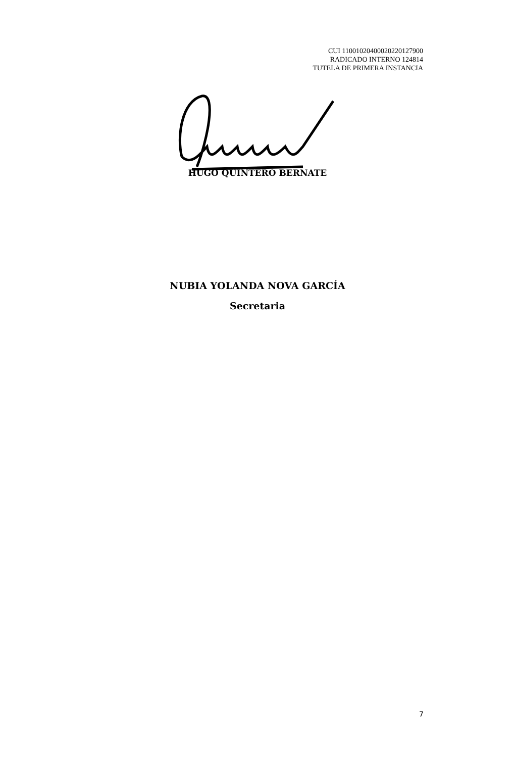CUI 11001020400020220127900
RADICADO INTERNO 124814
TUTELA DE PRIMERA INSTANCIA
HUGO QUINTERO BERNATE
NUBIA YOLANDA NOVA GARCÍA
Secretaria
7